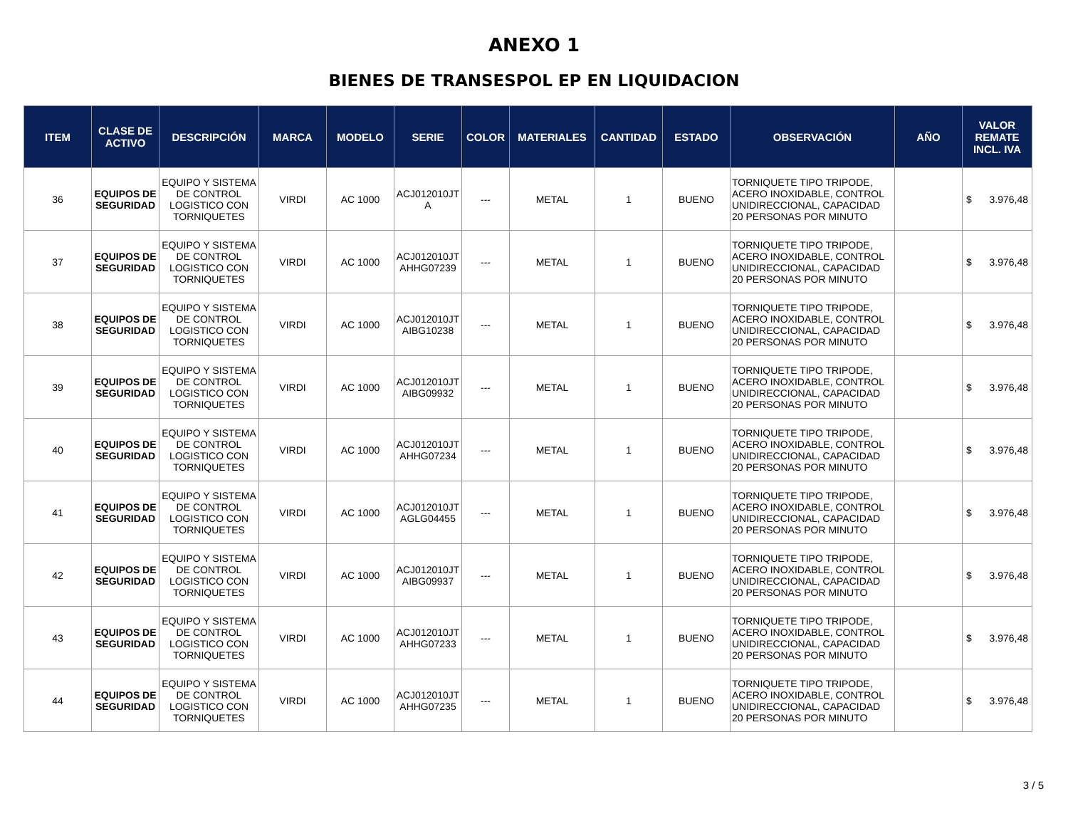ANEXO 1
BIENES DE TRANSESPOL EP EN LIQUIDACION
| ITEM | CLASE DE ACTIVO | DESCRIPCIÓN | MARCA | MODELO | SERIE | COLOR | MATERIALES | CANTIDAD | ESTADO | OBSERVACIÓN | AÑO | VALOR REMATE INCL. IVA |
| --- | --- | --- | --- | --- | --- | --- | --- | --- | --- | --- | --- | --- |
| 36 | EQUIPOS DE SEGURIDAD | EQUIPO Y SISTEMA DE CONTROL LOGISTICO CON TORNIQUETES | VIRDI | AC 1000 | ACJ012010JT A | --- | METAL | 1 | BUENO | TORNIQUETE TIPO TRIPODE, ACERO INOXIDABLE, CONTROL UNIDIRECCIONAL, CAPACIDAD 20 PERSONAS POR MINUTO | | $ 3.976,48 |
| 37 | EQUIPOS DE SEGURIDAD | EQUIPO Y SISTEMA DE CONTROL LOGISTICO CON TORNIQUETES | VIRDI | AC 1000 | ACJ012010JT AHHG07239 | --- | METAL | 1 | BUENO | TORNIQUETE TIPO TRIPODE, ACERO INOXIDABLE, CONTROL UNIDIRECCIONAL, CAPACIDAD 20 PERSONAS POR MINUTO | | $ 3.976,48 |
| 38 | EQUIPOS DE SEGURIDAD | EQUIPO Y SISTEMA DE CONTROL LOGISTICO CON TORNIQUETES | VIRDI | AC 1000 | ACJ012010JT AIBG10238 | --- | METAL | 1 | BUENO | TORNIQUETE TIPO TRIPODE, ACERO INOXIDABLE, CONTROL UNIDIRECCIONAL, CAPACIDAD 20 PERSONAS POR MINUTO | | $ 3.976,48 |
| 39 | EQUIPOS DE SEGURIDAD | EQUIPO Y SISTEMA DE CONTROL LOGISTICO CON TORNIQUETES | VIRDI | AC 1000 | ACJ012010JT AIBG09932 | --- | METAL | 1 | BUENO | TORNIQUETE TIPO TRIPODE, ACERO INOXIDABLE, CONTROL UNIDIRECCIONAL, CAPACIDAD 20 PERSONAS POR MINUTO | | $ 3.976,48 |
| 40 | EQUIPOS DE SEGURIDAD | EQUIPO Y SISTEMA DE CONTROL LOGISTICO CON TORNIQUETES | VIRDI | AC 1000 | ACJ012010JT AHHG07234 | --- | METAL | 1 | BUENO | TORNIQUETE TIPO TRIPODE, ACERO INOXIDABLE, CONTROL UNIDIRECCIONAL, CAPACIDAD 20 PERSONAS POR MINUTO | | $ 3.976,48 |
| 41 | EQUIPOS DE SEGURIDAD | EQUIPO Y SISTEMA DE CONTROL LOGISTICO CON TORNIQUETES | VIRDI | AC 1000 | ACJ012010JT AGLG04455 | --- | METAL | 1 | BUENO | TORNIQUETE TIPO TRIPODE, ACERO INOXIDABLE, CONTROL UNIDIRECCIONAL, CAPACIDAD 20 PERSONAS POR MINUTO | | $ 3.976,48 |
| 42 | EQUIPOS DE SEGURIDAD | EQUIPO Y SISTEMA DE CONTROL LOGISTICO CON TORNIQUETES | VIRDI | AC 1000 | ACJ012010JT AIBG09937 | --- | METAL | 1 | BUENO | TORNIQUETE TIPO TRIPODE, ACERO INOXIDABLE, CONTROL UNIDIRECCIONAL, CAPACIDAD 20 PERSONAS POR MINUTO | | $ 3.976,48 |
| 43 | EQUIPOS DE SEGURIDAD | EQUIPO Y SISTEMA DE CONTROL LOGISTICO CON TORNIQUETES | VIRDI | AC 1000 | ACJ012010JT AHHG07233 | --- | METAL | 1 | BUENO | TORNIQUETE TIPO TRIPODE, ACERO INOXIDABLE, CONTROL UNIDIRECCIONAL, CAPACIDAD 20 PERSONAS POR MINUTO | | $ 3.976,48 |
| 44 | EQUIPOS DE SEGURIDAD | EQUIPO Y SISTEMA DE CONTROL LOGISTICO CON TORNIQUETES | VIRDI | AC 1000 | ACJ012010JT AHHG07235 | --- | METAL | 1 | BUENO | TORNIQUETE TIPO TRIPODE, ACERO INOXIDABLE, CONTROL UNIDIRECCIONAL, CAPACIDAD 20 PERSONAS POR MINUTO | | $ 3.976,48 |
3 / 5